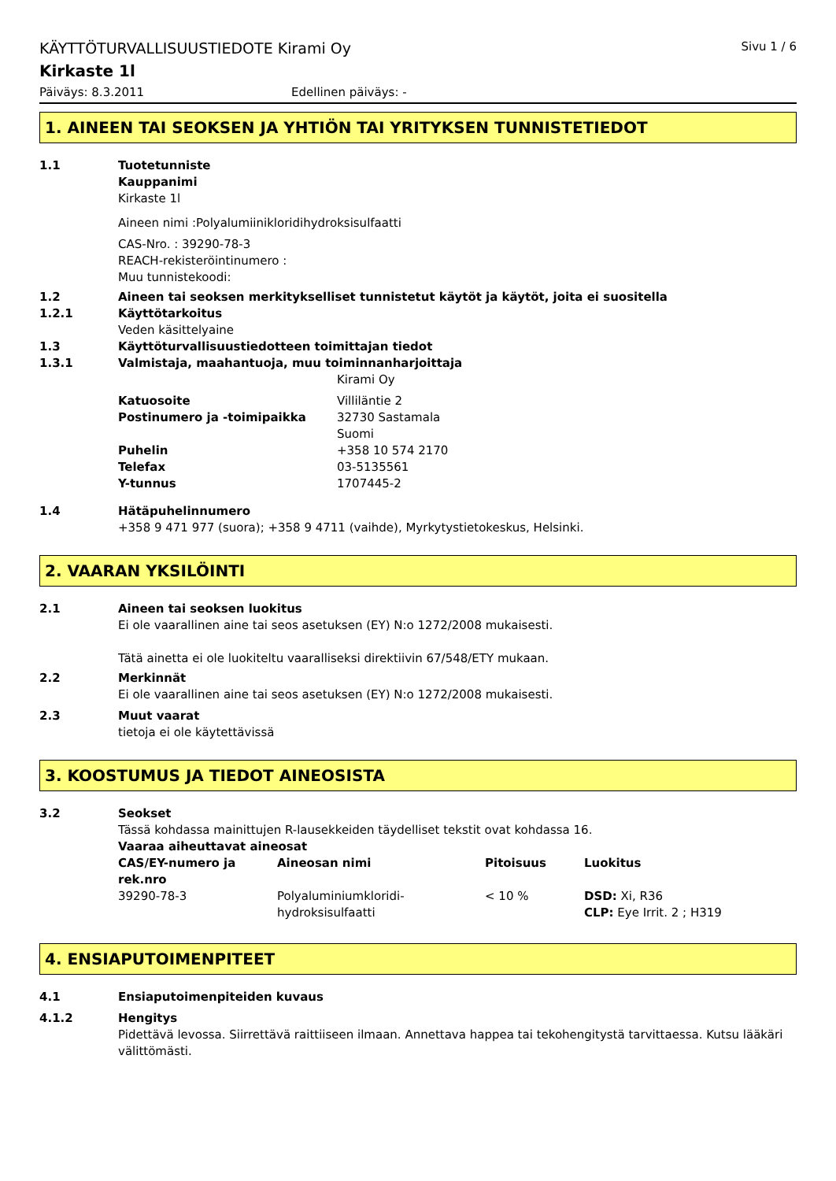KÄYTTÖTURVALLISUUSTIEDOTE Kirami Oy Sivu 1 / 6
Kirkaste 1l
Päiväys: 8.3.2011 Edellinen päiväys: -
1. AINEEN TAI SEOKSEN JA YHTIÖN TAI YRITYKSEN TUNNISTETIEDOT
1.1 Tuotetunniste
Kauppanimi
Kirkaste 1l
Aineen nimi :Polyalumiinikloridihydroksisulfaatti
CAS-Nro. : 39290-78-3
REACH-rekisteröintinumero :
Muu tunnistekoodi:
1.2 Aineen tai seoksen merkitykselliset tunnistetut käytöt ja käytöt, joita ei suositella
1.2.1 Käyttötarkoitus
Veden käsittelyaine
1.3 Käyttöturvallisuustiedotteen toimittajan tiedot
1.3.1 Valmistaja, maahantuoja, muu toiminnanharjoittaja
| | Kirami Oy |
| Katuosoite | Villiläntie 2 |
| Postinumero ja -toimipaikka | 32730 Sastamala |
| | Suomi |
| Puhelin | +358 10 574 2170 |
| Telefax | 03-5135561 |
| Y-tunnus | 1707445-2 |
1.4 Hätäpuhelinnumero
+358 9 471 977 (suora); +358 9 4711 (vaihde), Myrkytystietokeskus, Helsinki.
2. VAARAN YKSILÖINTI
2.1 Aineen tai seoksen luokitus
Ei ole vaarallinen aine tai seos asetuksen (EY) N:o 1272/2008 mukaisesti.
Tätä ainetta ei ole luokiteltu vaaralliseksi direktiivin 67/548/ETY mukaan.
2.2 Merkinnät
Ei ole vaarallinen aine tai seos asetuksen (EY) N:o 1272/2008 mukaisesti.
2.3 Muut vaarat
tietoja ei ole käytettävissä
3. KOOSTUMUS JA TIEDOT AINEOSISTA
3.2 Seokset
Tässä kohdassa mainittujen R-lausekkeiden täydelliset tekstit ovat kohdassa 16.
Vaaraa aiheuttavat aineosat
| CAS/EY-numero ja rek.nro | Aineosan nimi | Pitoisuus | Luokitus |
| 39290-78-3 | Polyaluminiumkloridi- hydroksisulfaatti | < 10 % | DSD: Xi, R36 CLP: Eye Irrit. 2 ; H319 |
4. ENSIAPUTOIMENPITEET
4.1 Ensiaputoimenpiteiden kuvaus
4.1.2 Hengitys
Pidettävä levossa. Siirrettävä raittiiseen ilmaan. Annettava happea tai tekohengitystä tarvittaessa. Kutsu lääkäri välittömästi.